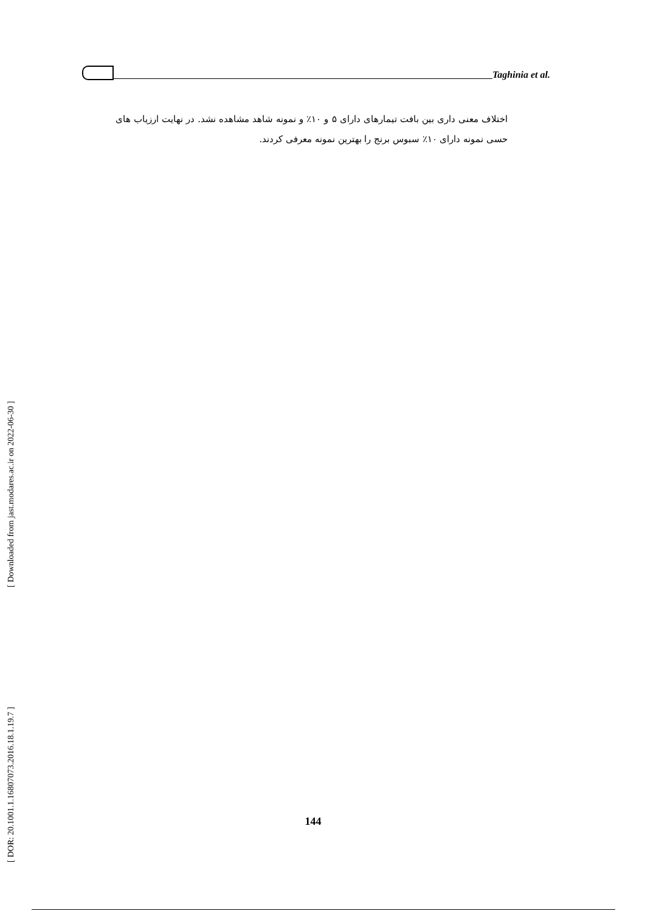Taghinia et al.
اختلاف معنی داری بین بافت تیمارهای دارای ۵ و ۱۰٪ و نمونه شاهد مشاهده نشد. در نهایت ارزیاب های حسی نمونه دارای ۱۰٪ سبوس برنج را بهترین نمونه معرفی کردند.
[ DOR: 20.1001.1.16807073.2016.18.1.19.7 ] [ Downloaded from jast.modares.ac.ir on 2022-06-30 ]
144